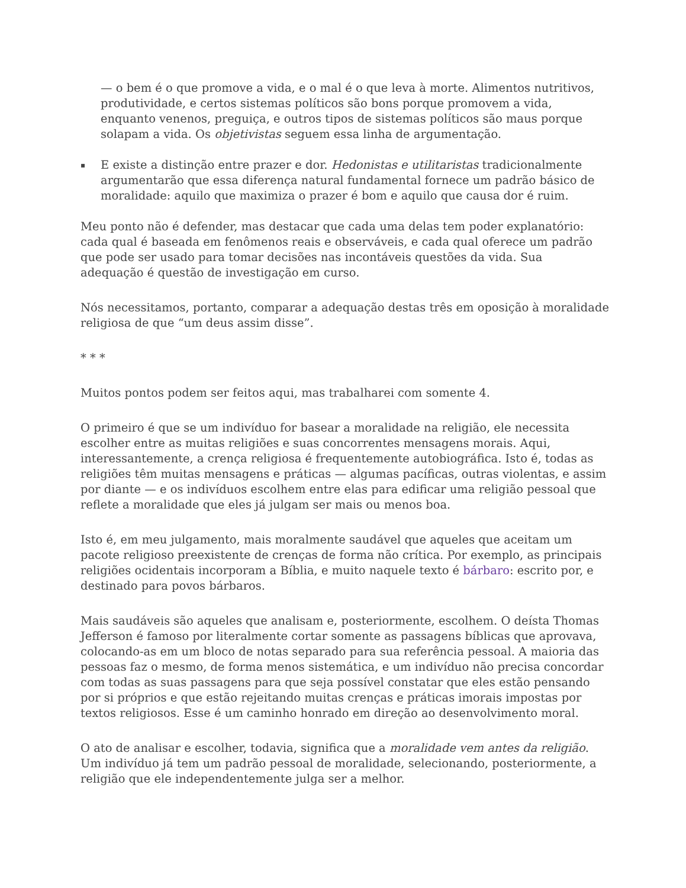— o bem é o que promove a vida, e o mal é o que leva à morte. Alimentos nutritivos, produtividade, e certos sistemas políticos são bons porque promovem a vida, enquanto venenos, preguiça, e outros tipos de sistemas políticos são maus porque solapam a vida. Os objetivistas seguem essa linha de argumentação.
▪ E existe a distinção entre prazer e dor. Hedonistas e utilitaristas tradicionalmente argumentarão que essa diferença natural fundamental fornece um padrão básico de moralidade: aquilo que maximiza o prazer é bom e aquilo que causa dor é ruim.
Meu ponto não é defender, mas destacar que cada uma delas tem poder explanatório: cada qual é baseada em fenômenos reais e observáveis, e cada qual oferece um padrão que pode ser usado para tomar decisões nas incontáveis questões da vida. Sua adequação é questão de investigação em curso.
Nós necessitamos, portanto, comparar a adequação destas três em oposição à moralidade religiosa de que “um deus assim disse”.
* * *
Muitos pontos podem ser feitos aqui, mas trabalharei com somente 4.
O primeiro é que se um indivíduo for basear a moralidade na religião, ele necessita escolher entre as muitas religiões e suas concorrentes mensagens morais. Aqui, interessantemente, a crença religiosa é frequentemente autobiográfica. Isto é, todas as religiões têm muitas mensagens e práticas — algumas pacíficas, outras violentas, e assim por diante — e os indivíduos escolhem entre elas para edificar uma religião pessoal que reflete a moralidade que eles já julgam ser mais ou menos boa.
Isto é, em meu julgamento, mais moralmente saudável que aqueles que aceitam um pacote religioso preexistente de crenças de forma não crítica. Por exemplo, as principais religiões ocidentais incorporam a Bíblia, e muito naquele texto é bárbaro: escrito por, e destinado para povos bárbaros.
Mais saudáveis são aqueles que analisam e, posteriormente, escolhem. O deísta Thomas Jefferson é famoso por literalmente cortar somente as passagens bíblicas que aprovava, colocando-as em um bloco de notas separado para sua referência pessoal. A maioria das pessoas faz o mesmo, de forma menos sistemática, e um indivíduo não precisa concordar com todas as suas passagens para que seja possível constatar que eles estão pensando por si próprios e que estão rejeitando muitas crenças e práticas imorais impostas por textos religiosos. Esse é um caminho honrado em direção ao desenvolvimento moral.
O ato de analisar e escolher, todavia, significa que a moralidade vem antes da religião. Um indivíduo já tem um padrão pessoal de moralidade, selecionando, posteriormente, a religião que ele independentemente julga ser a melhor.